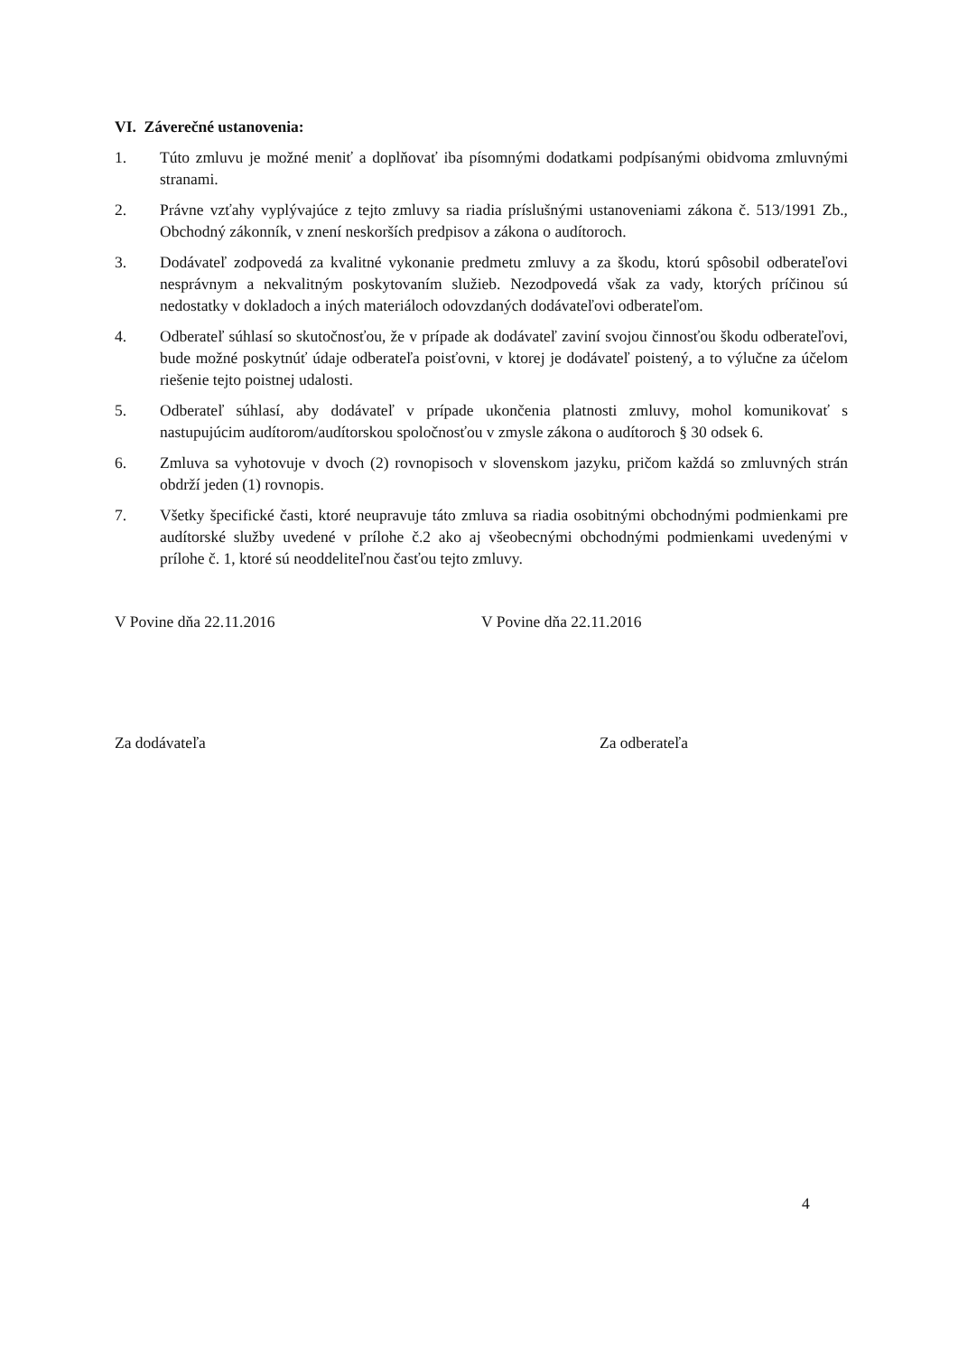VI. Záverečné ustanovenia:
1. Túto zmluvu je možné meniť a doplňovať iba písomnými dodatkami podpísanými obidvoma zmluvnými stranami.
2. Právne vzťahy vyplývajúce z tejto zmluvy sa riadia príslušnými ustanoveniami zákona č. 513/1991 Zb., Obchodný zákonník, v znení neskorších predpisov a zákona o audítoroch.
3. Dodávateľ zodpovedá za kvalitné vykonanie predmetu zmluvy a za škodu, ktorú spôsobil odberateľovi nesprávnym a nekvalitným poskytovaním služieb. Nezodpovedá však za vady, ktorých príčinou sú nedostatky v dokladoch a iných materiáloch odovzdaných dodávateľovi odberateľom.
4. Odberateľ súhlasí so skutočnosťou, že v prípade ak dodávateľ zaviní svojou činnosťou škodu odberateľovi, bude možné poskytnúť údaje odberateľa poisťovni, v ktorej je dodávateľ poistený, a to výlučne za účelom riešenie tejto poistnej udalosti.
5. Odberateľ súhlasí, aby dodávateľ v prípade ukončenia platnosti zmluvy, mohol komunikovať s nastupujúcim audítorom/audítorskou spoločnosťou v zmysle zákona o audítoroch § 30 odsek 6.
6. Zmluva sa vyhotovuje v dvoch (2) rovnopisoch v slovenskom jazyku, pričom každá so zmluvných strán obdrží jeden (1) rovnopis.
7. Všetky špecifické časti, ktoré neupravuje táto zmluva sa riadia osobitnými obchodnými podmienkami pre audítorské služby uvedené v prílohe č.2 ako aj všeobecnými obchodnými podmienkami uvedenými v prílohe č. 1, ktoré sú neoddeliteľnou časťou tejto zmluvy.
V Povine dňa 22.11.2016 V Povine dňa 22.11.2016
Za dodávateľa Za odberateľa
4